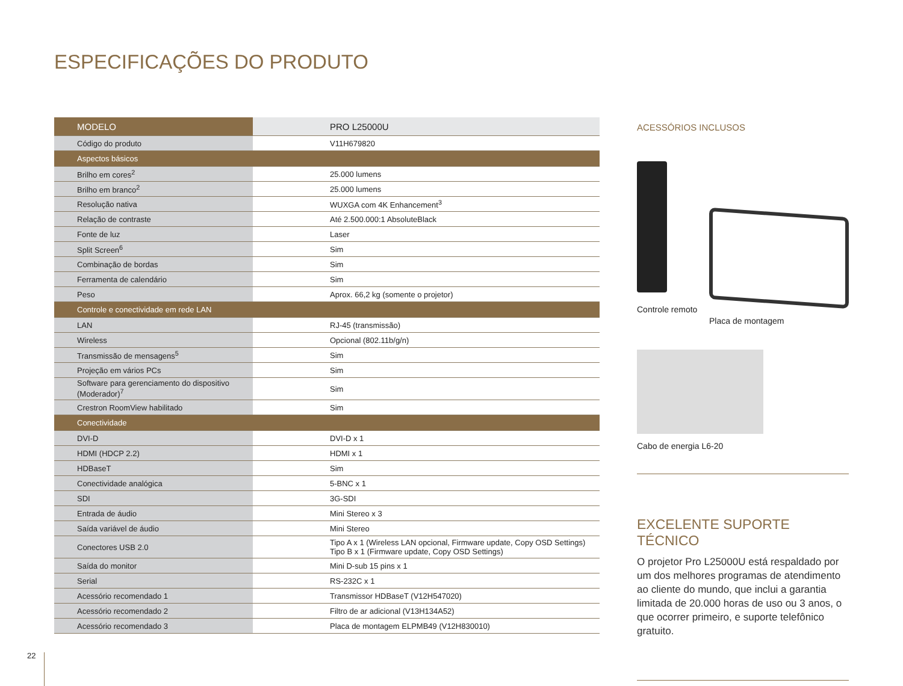ESPECIFICAÇÕES DO PRODUTO
| MODELO | PRO L25000U |
| --- | --- |
| Código do produto | V11H679820 |
| Aspectos básicos | |
| Brilho em cores<sup>2</sup> | 25.000 lumens |
| Brilho em branco<sup>2</sup> | 25.000 lumens |
| Resolução nativa | WUXGA com 4K Enhancement<sup>3</sup> |
| Relação de contraste | Até 2.500.000:1 AbsoluteBlack |
| Fonte de luz | Laser |
| Split Screen<sup>6</sup> | Sim |
| Combinação de bordas | Sim |
| Ferramenta de calendário | Sim |
| Peso | Aprox. 66,2 kg (somente o projetor) |
| Controle e conectividade em rede LAN | |
| LAN | RJ-45 (transmissão) |
| Wireless | Opcional (802.11b/g/n) |
| Transmissão de mensagens<sup>5</sup> | Sim |
| Projeção em vários PCs | Sim |
| Software para gerenciamento do dispositivo (Moderador)<sup>7</sup> | Sim |
| Crestron RoomView habilitado | Sim |
| Conectividade | |
| DVI-D | DVI-D x 1 |
| HDMI (HDCP 2.2) | HDMI x 1 |
| HDBaseT | Sim |
| Conectividade analógica | 5-BNC x 1 |
| SDI | 3G-SDI |
| Entrada de áudio | Mini Stereo x 3 |
| Saída variável de áudio | Mini Stereo |
| Conectores USB 2.0 | Tipo A x 1 (Wireless LAN opcional, Firmware update, Copy OSD Settings) Tipo B x 1 (Firmware update, Copy OSD Settings) |
| Saída do monitor | Mini D-sub 15 pins x 1 |
| Serial | RS-232C x 1 |
| Acessório recomendado 1 | Transmissor HDBaseT (V12H547020) |
| Acessório recomendado 2 | Filtro de ar adicional (V13H134A52) |
| Acessório recomendado 3 | Placa de montagem ELPMB49 (V12H830010) |
ACESSÓRIOS INCLUSOS
Controle remoto Placa de montagem
Cabo de energia L6-20
EXCELENTE SUPORTE TÉCNICO
O projetor Pro L25000U está respaldado por um dos melhores programas de atendimento ao cliente do mundo, que inclui a garantia limitada de 20.000 horas de uso ou 3 anos, o que ocorrer primeiro, e suporte telefônico gratuito.
22